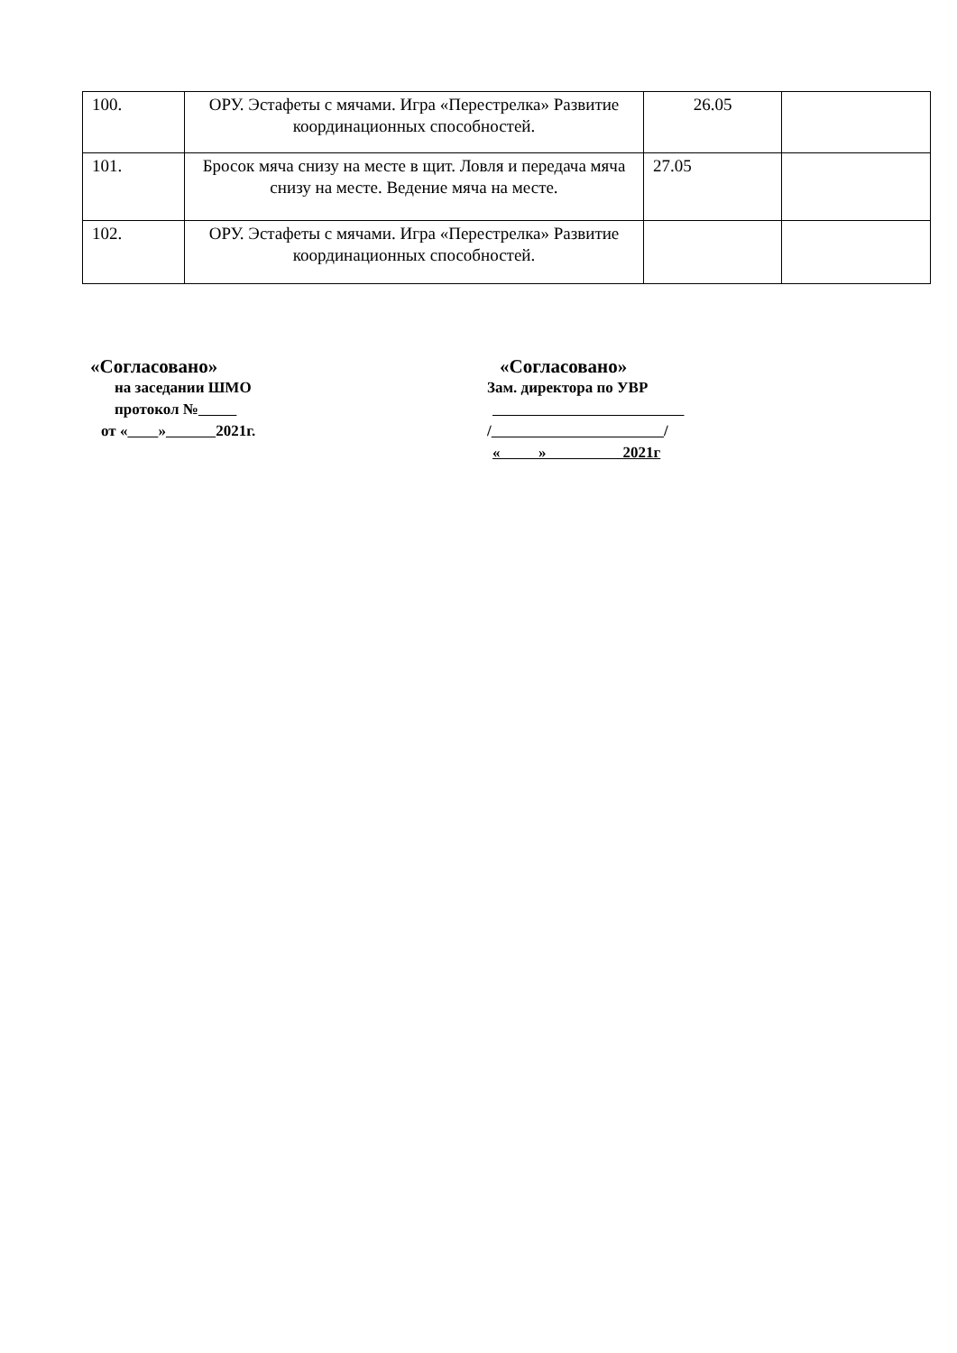| 100. | ОРУ. Эстафеты с мячами. Игра «Перестрелка» Развитие координационных способностей. | 26.05 | |
| 101. | Бросок мяча снизу на месте в щит. Ловля и передача мяча снизу на месте. Ведение мяча на месте. | 27.05 | |
| 102. | ОРУ. Эстафеты с мячами. Игра «Перестрелка» Развитие координационных способностей. | | |
«Согласовано»
на заседании ШМО
протокол №
от « » 2021г.
«Согласовано»
Зам. директора по УВР
/ /
« » 2021г